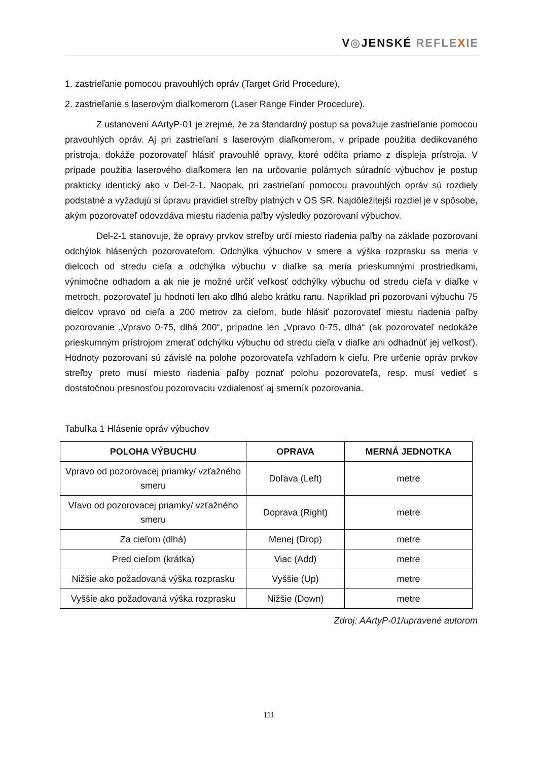V◎JENSKÉ REFLE XIE
1. zastrieľanie pomocou pravouhlých opráv (Target Grid Procedure),
2. zastrieľanie s laserovým diaľkomerom (Laser Range Finder Procedure).
Z ustanovení AArtyP-01 je zrejmé, že za štandardný postup sa považuje zastrieľanie pomocou pravouhlých opráv. Aj pri zastrieľaní s laserovým diaľkomerom, v prípade použitia dedikovaného prístroja, dokáže pozorovateľ hlásiť pravouhlé opravy, ktoré odčíta priamo z displeja prístroja. V prípade použitia laserového diaľkomera len na určovanie polárnych súradníc výbuchov je postup prakticky identický ako v Del-2-1. Naopak, pri zastrieľaní pomocou pravouhlých opráv sú rozdiely podstatné a vyžadujú si úpravu pravidiel streľby platných v OS SR. Najdôležitejší rozdiel je v spôsobe, akým pozorovateľ odovzdáva miestu riadenia paľby výsledky pozorovaní výbuchov.
Del-2-1 stanovuje, že opravy prvkov streľby určí miesto riadenia paľby na základe pozorovaní odchýlok hlásených pozorovateľom. Odchýlka výbuchov v smere a výška rozprasku sa meria v dielcoch od stredu cieľa a odchýlka výbuchu v diaľke sa meria prieskumnými prostriedkami, výnimočne odhadom a ak nie je možné určiť veľkosť odchýlky výbuchu od stredu cieľa v diaľke v metroch, pozorovateľ ju hodnotí len ako dlhú alebo krátku ranu. Napríklad pri pozorovaní výbuchu 75 dielcov vpravo od cieľa a 200 metrov za cieľom, bude hlásiť pozorovateľ miestu riadenia paľby pozorovanie „Vpravo 0-75, dlhá 200“, prípadne len „Vpravo 0-75, dlhá“ (ak pozorovateľ nedokáže prieskumným prístrojom zmerať odchýlku výbuchu od stredu cieľa v diaľke ani odhadnúť jej veľkosť). Hodnoty pozorovaní sú závislé na polohe pozorovateľa vzhľadom k cieľu. Pre určenie opráv prvkov streľby preto musí miesto riadenia paľby poznať polohu pozorovateľa, resp. musí vedieť s dostatočnou presnosťou pozorovaciu vzdialenosť aj smerník pozorovania.
Tabuľka 1 Hlásenie opráv výbuchov
| POLOHA VÝBUCHU | OPRAVA | MERNÁ JEDNOTKA |
| --- | --- | --- |
| Vpravo od pozorovacej priamky/ vzťažného smeru | Doľava (Left) | metre |
| Vľavo od pozorovacej priamky/ vzťažného smeru | Doprava (Right) | metre |
| Za cieľom (dlhá) | Menej (Drop) | metre |
| Pred cieľom (krátka) | Viac (Add) | metre |
| Nižšie ako požadovaná výška rozprasku | Vyššie (Up) | metre |
| Vyššie ako požadovaná výška rozprasku | Nižšie (Down) | metre |
Zdroj: AArtyP-01/upravené autorom
111